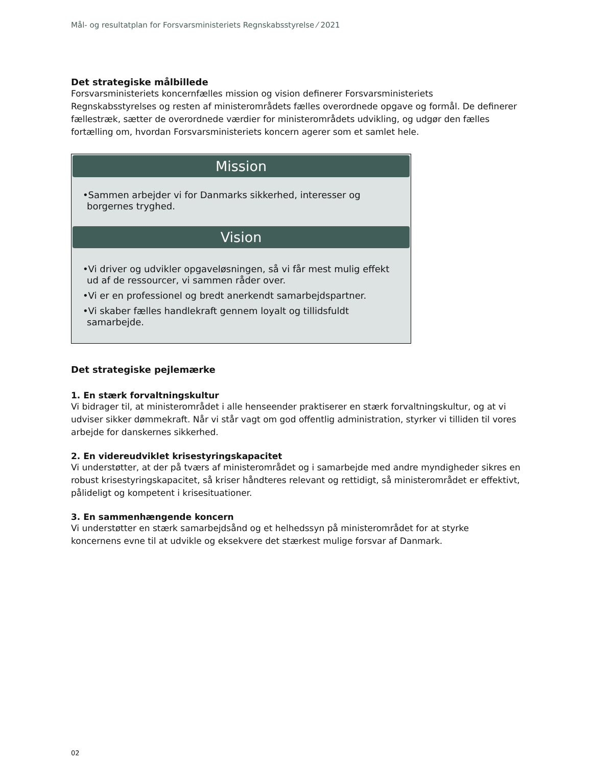Mål- og resultatplan for Forsvarsministeriets Regnskabsstyrelse ⁄ 2021
Det strategiske målbillede
Forsvarsministeriets koncernfælles mission og vision definerer Forsvarsministeriets Regnskabsstyrelses og resten af ministerområdets fælles overordnede opgave og formål. De definerer fællestræk, sætter de overordnede værdier for ministerområdets udvikling, og udgør den fælles fortælling om, hvordan Forsvarsministeriets koncern agerer som et samlet hele.
Mission
•Sammen arbejder vi for Danmarks sikkerhed, interesser og borgernes tryghed.
Vision
•Vi driver og udvikler opgaveløsningen, så vi får mest mulig effekt ud af de ressourcer, vi sammen råder over.
•Vi er en professionel og bredt anerkendt samarbejdspartner.
•Vi skaber fælles handlekraft gennem loyalt og tillidsfuldt samarbejde.
Det strategiske pejlemærke
1. En stærk forvaltningskultur
Vi bidrager til, at ministerområdet i alle henseender praktiserer en stærk forvaltningskultur, og at vi udviser sikker dømmekraft. Når vi står vagt om god offentlig administration, styrker vi tilliden til vores arbejde for danskernes sikkerhed.
2. En videreudviklet krisestyringskapacitet
Vi understøtter, at der på tværs af ministerområdet og i samarbejde med andre myndigheder sikres en robust krisestyringskapacitet, så kriser håndteres relevant og rettidigt, så ministerområdet er effektivt, pålideligt og kompetent i krisesituationer.
3. En sammenhængende koncern
Vi understøtter en stærk samarbejdsånd og et helhedssyn på ministerområdet for at styrke koncernens evne til at udvikle og eksekvere det stærkest mulige forsvar af Danmark.
02